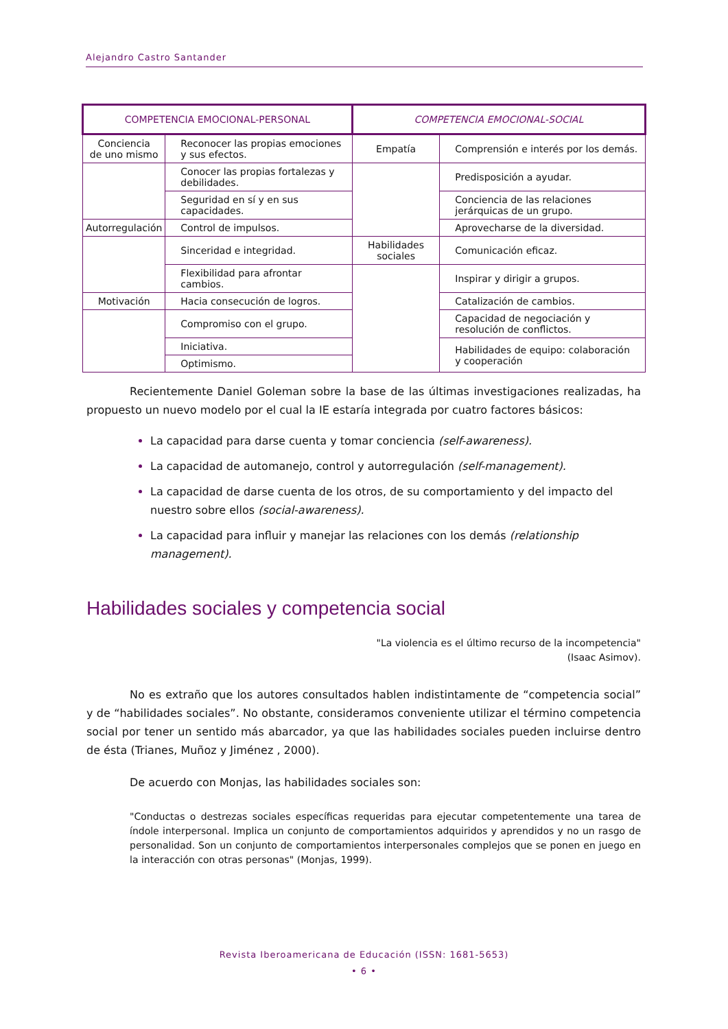Alejandro Castro Santander
| COMPETENCIA EMOCIONAL-PERSONAL | | COMPETENCIA EMOCIONAL-SOCIAL | |
| --- | --- | --- | --- |
| Conciencia de uno mismo | Reconocer las propias emociones y sus efectos. | Empatía | Comprensión e interés por los demás. |
| | Conocer las propias fortalezas y debilidades. | | Predisposición a ayudar. |
| | Seguridad en sí y en sus capacidades. | | Conciencia de las relaciones jerárquicas de un grupo. |
| Autorregulación | Control de impulsos. | | Aprovecharse de la diversidad. |
| | Sinceridad e integridad. | Habilidades sociales | Comunicación eficaz. |
| | Flexibilidad para afrontar cambios. | | Inspirar y dirigir a grupos. |
| Motivación | Hacia consecución de logros. | | Catalización de cambios. |
| | Compromiso con el grupo. | | Capacidad de negociación y resolución de conflictos. |
| | Iniciativa. | | Habilidades de equipo: colaboración y cooperación |
| | Optimismo. | | |
Recientemente Daniel Goleman sobre la base de las últimas investigaciones realizadas, ha propuesto un nuevo modelo por el cual la IE estaría integrada por cuatro factores básicos:
La capacidad para darse cuenta y tomar conciencia (self-awareness).
La capacidad de automanejo, control y autorregulación (self-management).
La capacidad de darse cuenta de los otros, de su comportamiento y del impacto del nuestro sobre ellos (social-awareness).
La capacidad para influir y manejar las relaciones con los demás (relationship management).
Habilidades sociales y competencia social
"La violencia es el último recurso de la incompetencia"
(Isaac Asimov).
No es extraño que los autores consultados hablen indistintamente de “competencia social” y de “habilidades sociales”. No obstante, consideramos conveniente utilizar el término competencia social por tener un sentido más abarcador, ya que las habilidades sociales pueden incluirse dentro de ésta (Trianes, Muñoz y Jiménez , 2000).
De acuerdo con Monjas, las habilidades sociales son:
"Conductas o destrezas sociales específicas requeridas para ejecutar competentemente una tarea de índole interpersonal. Implica un conjunto de comportamientos adquiridos y aprendidos y no un rasgo de personalidad. Son un conjunto de comportamientos interpersonales complejos que se ponen en juego en la interacción con otras personas" (Monjas, 1999).
Revista Iberoamericana de Educación (ISSN: 1681-5653)
• 6 •